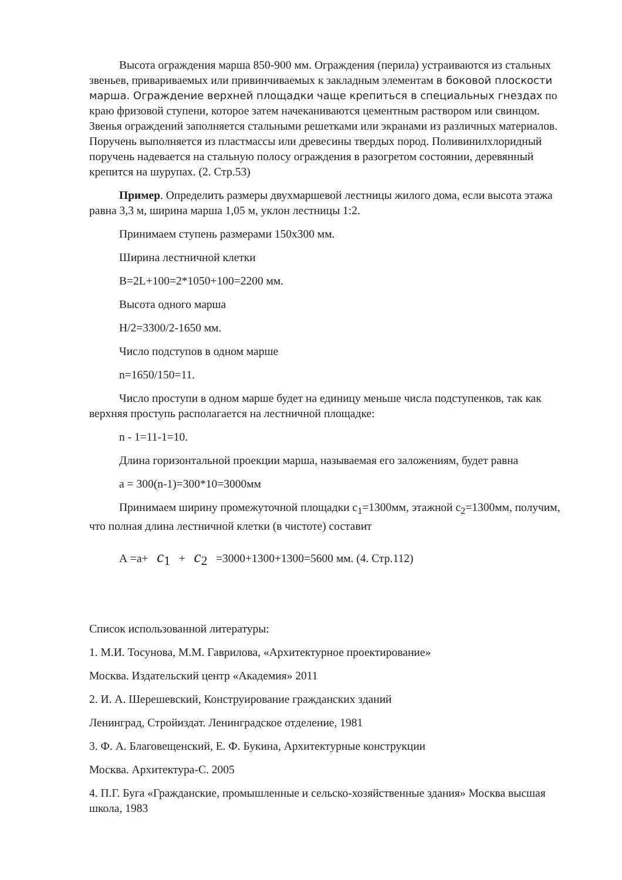Высота ограждения марша 850-900 мм. Ограждения (перила) устраиваются из стальных звеньев, привариваемых или привинчиваемых к закладным элементам в боковой плоскости марша. Ограждение верхней площадки чаще крепиться в специальных гнездах по краю фризовой ступени, которое затем начеканиваются цементным раствором или свинцом. Звенья ограждений заполняется стальными решетками или экранами из различных материалов. Поручень выполняется из пластмассы или древесины твердых пород. Поливинилхлоридный поручень надевается на стальную полосу ограждения в разогретом состоянии, деревянный крепится на шурупах. (2. Стр.53)
Пример. Определить размеры двухмаршевой лестницы жилого дома, если высота этажа равна 3,3 м, ширина марша 1,05 м, уклон лестницы 1:2.
Принимаем ступень размерами 150х300 мм.
Ширина лестничной клетки
B=2L+100=2*1050+100=2200 мм.
Высота одного марша
H/2=3300/2-1650 мм.
Число подступов в одном марше
n=1650/150=11.
Число проступи в одном марше будет на единицу меньше числа подступенков, так как верхняя проступь располагается на лестничной площадке:
n - 1=11-1=10.
Длина горизонтальной проекции марша, называемая его заложениям, будет равна
а = 300(n-1)=300*10=3000мм
Принимаем ширину промежуточной площадки с<sub>1</sub>=1300мм, этажной с<sub>2</sub>=1300мм, получим, что полная длина лестничной клетки (в чистоте) составит
А =а+ c<sub>1</sub> + c<sub>2</sub> =3000+1300+1300=5600 мм. (4. Стр.112)
Список использованной литературы:
1. М.И. Тосунова, М.М. Гаврилова, «Архитектурное проектирование»
Москва. Издательский центр «Академия» 2011
2. И. А. Шерешевский, Конструирование гражданских зданий
Ленинград, Стройиздат. Ленинградское отделение, 1981
3. Ф. А. Благовещенский, Е. Ф. Букина, Архитектурные конструкции
Москва. Архитектура-С. 2005
4. П.Г. Буга «Гражданские, промышленные и сельско-хозяйственные здания» Москва высшая школа, 1983